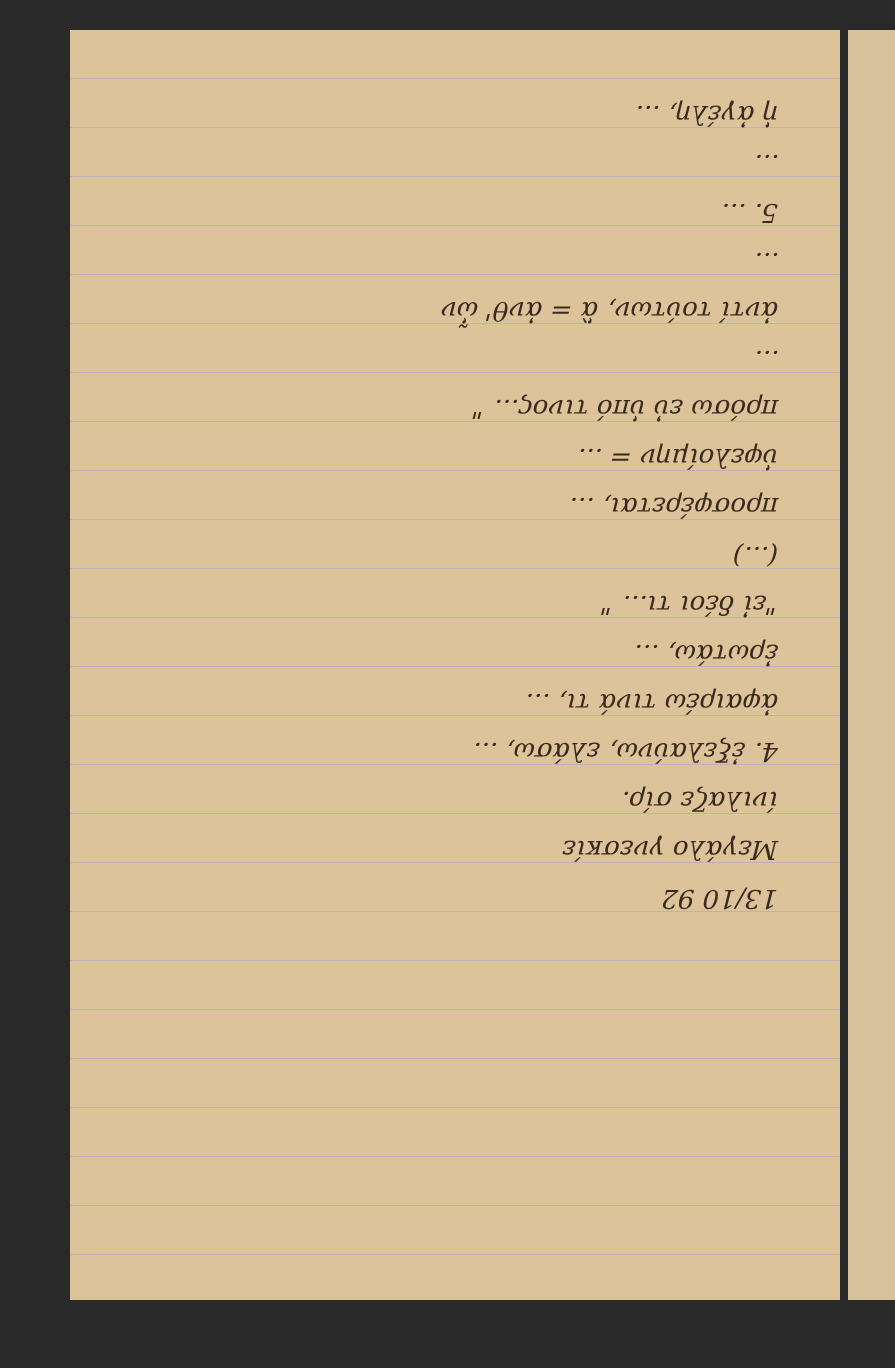13/10 92
Μεγάλο γνεσκίε
ίνιλαζε σίρ.
4. ἐξελαύνω, ελάσω, ...
ἀφαιρέω τινά τι, ...
ἐρωτάω, ...
"εἰ δέοι τι... "
(...)
προσφέρεται, ...
ὑφελοίμην = ...
πρόσω εὐ ὑπό τινος... "
...
ἀντί τούτων, ἃ = ἀνθ' ὧν
...
5. ...
...
ἡ ἀγέλη, ...